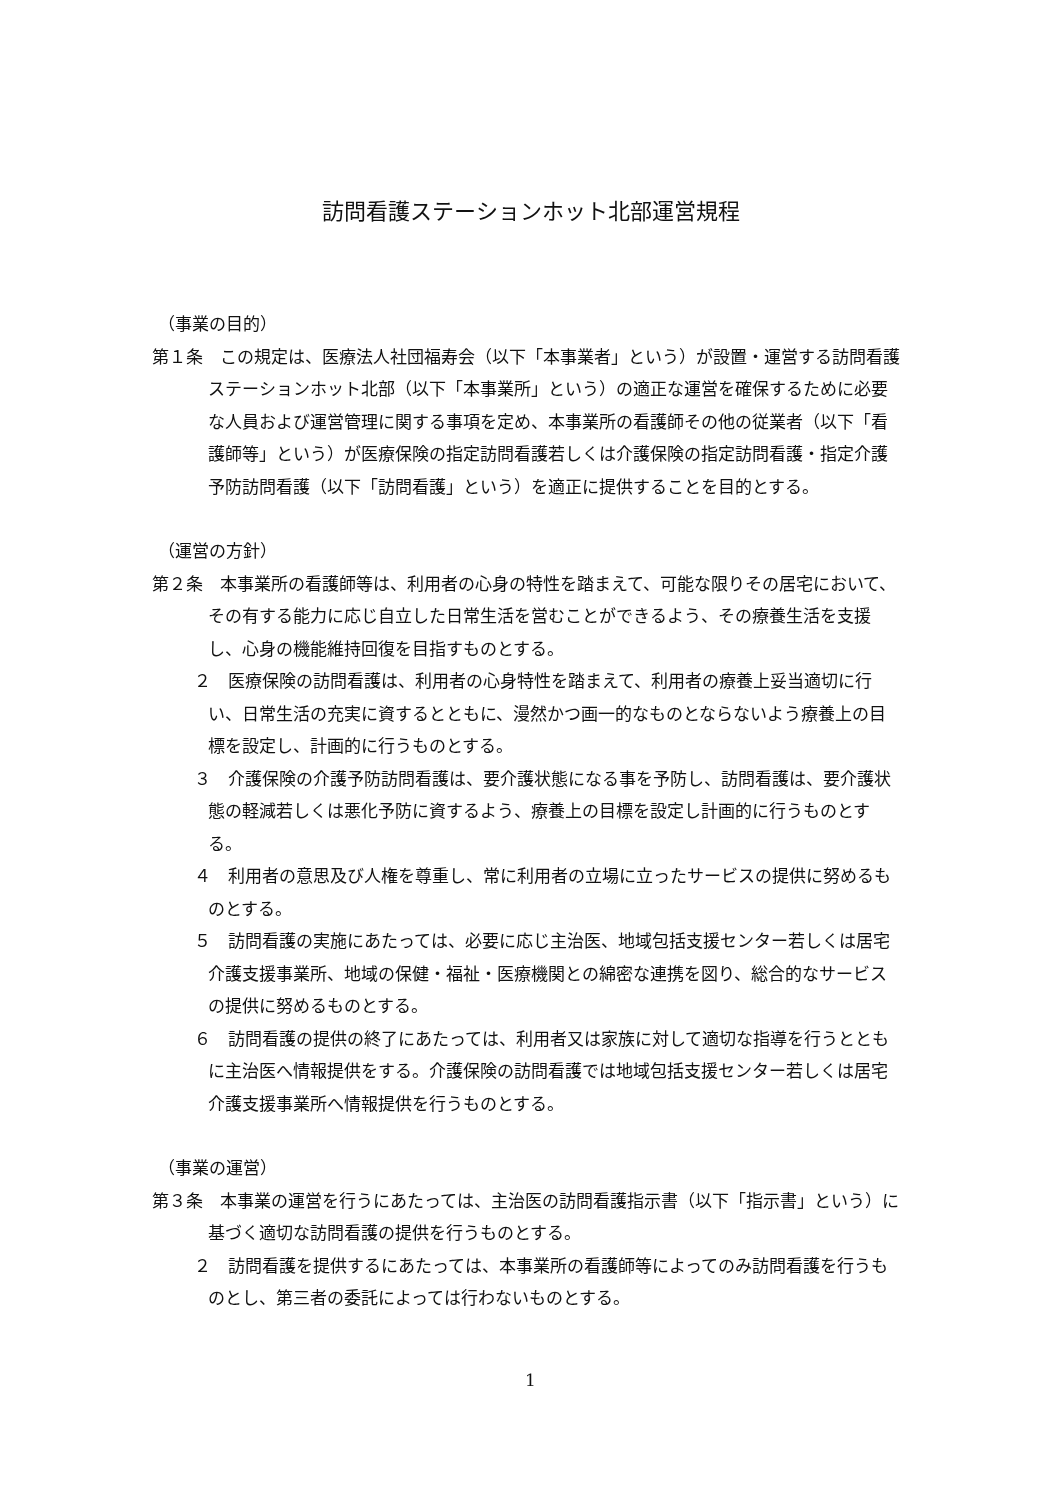訪問看護ステーションホット北部運営規程
（事業の目的）
第１条　この規定は、医療法人社団福寿会（以下「本事業者」という）が設置・運営する訪問看護ステーションホット北部（以下「本事業所」という）の適正な運営を確保するために必要な人員および運営管理に関する事項を定め、本事業所の看護師その他の従業者（以下「看護師等」という）が医療保険の指定訪問看護若しくは介護保険の指定訪問看護・指定介護予防訪問看護（以下「訪問看護」という）を適正に提供することを目的とする。
（運営の方針）
第２条　本事業所の看護師等は、利用者の心身の特性を踏まえて、可能な限りその居宅において、その有する能力に応じ自立した日常生活を営むことができるよう、その療養生活を支援し、心身の機能維持回復を目指すものとする。
２　医療保険の訪問看護は、利用者の心身特性を踏まえて、利用者の療養上妥当適切に行い、日常生活の充実に資するとともに、漫然かつ画一的なものとならないよう療養上の目標を設定し、計画的に行うものとする。
３　介護保険の介護予防訪問看護は、要介護状態になる事を予防し、訪問看護は、要介護状態の軽減若しくは悪化予防に資するよう、療養上の目標を設定し計画的に行うものとする。
４　利用者の意思及び人権を尊重し、常に利用者の立場に立ったサービスの提供に努めるものとする。
５　訪問看護の実施にあたっては、必要に応じ主治医、地域包括支援センター若しくは居宅介護支援事業所、地域の保健・福祉・医療機関との綿密な連携を図り、総合的なサービスの提供に努めるものとする。
６　訪問看護の提供の終了にあたっては、利用者又は家族に対して適切な指導を行うとともに主治医へ情報提供をする。介護保険の訪問看護では地域包括支援センター若しくは居宅介護支援事業所へ情報提供を行うものとする。
（事業の運営）
第３条　本事業の運営を行うにあたっては、主治医の訪問看護指示書（以下「指示書」という）に基づく適切な訪問看護の提供を行うものとする。
２　訪問看護を提供するにあたっては、本事業所の看護師等によってのみ訪問看護を行うものとし、第三者の委託によっては行わないものとする。
1